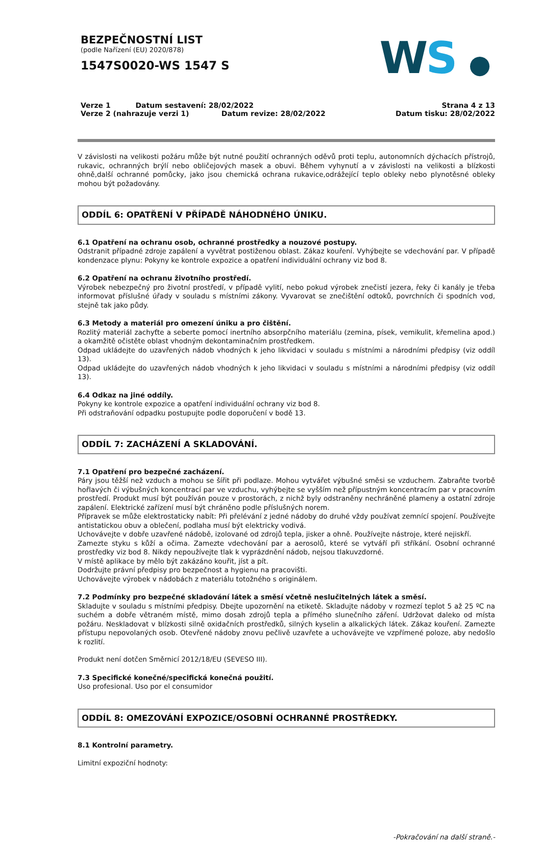BEZPEČNOSTNÍ LIST
(podle Nařízení (EU) 2020/878)
1547S0020-WS 1547 S
WS ●
Verze 1 Datum sestavení: 28/02/2022
Verze 2 (nahrazuje verzi 1) Datum revize: 28/02/2022
Strana 4 z 13
Datum tisku: 28/02/2022
V závislosti na velikosti požáru může být nutné použití ochranných oděvů proti teplu, autonomních dýchacích přístrojů, rukavic, ochranných brýlí nebo obličejových masek a obuvi. Během vyhynutí a v závislosti na velikosti a blízkosti ohně,další ochranné pomůcky, jako jsou chemická ochrana rukavice,odrážející teplo obleky nebo plynotěsné obleky mohou být požadovány.
ODDÍL 6: OPATŘENÍ V PŘÍPADĚ NÁHODNÉHO ÚNIKU.
6.1 Opatření na ochranu osob, ochranné prostředky a nouzové postupy.
Odstranit případné zdroje zapálení a vyvětrat postiženou oblast. Zákaz kouření. Vyhýbejte se vdechování par. V případě kondenzace plynu: Pokyny ke kontrole expozice a opatření individuální ochrany viz bod 8.
6.2 Opatření na ochranu životního prostředí.
Výrobek nebezpečný pro životní prostředí, v případě vylití, nebo pokud výrobek znečistí jezera, řeky či kanály je třeba informovat příslušné úřady v souladu s místními zákony. Vyvarovat se znečištění odtoků, povrchních či spodních vod, stejně tak jako půdy.
6.3 Metody a materiál pro omezení úniku a pro čištění.
Rozlitý materiál zachyťte a seberte pomocí inertního absorpčního materiálu (zemina, písek, vemikulit, křemelina apod.) a okamžitě očistěte oblast vhodným dekontaminačním prostředkem.
Odpad ukládejte do uzavřených nádob vhodných k jeho likvidaci v souladu s místními a národními předpisy (viz oddíl 13).
Odpad ukládejte do uzavřených nádob vhodných k jeho likvidaci v souladu s místními a národními předpisy (viz oddíl 13).
6.4 Odkaz na jiné oddíly.
Pokyny ke kontrole expozice a opatření individuální ochrany viz bod 8.
Při odstraňování odpadku postupujte podle doporučení v bodě 13.
ODDÍL 7: ZACHÁZENÍ A SKLADOVÁNÍ.
7.1 Opatření pro bezpečné zacházení.
Páry jsou těžší než vzduch a mohou se šířit při podlaze. Mohou vytvářet výbušné směsi se vzduchem. Zabraňte tvorbě hořlavých či výbušných koncentrací par ve vzduchu, vyhýbejte se vyšším než přípustným koncentracím par v pracovním prostředí. Produkt musí být používán pouze v prostorách, z nichž byly odstraněny nechráněné plameny a ostatní zdroje zapálení. Elektrické zařízení musí být chráněno podle příslušných norem.
Přípravek se může elektrostaticky nabít: Při přelévání z jedné nádoby do druhé vždy používat zemnící spojení. Používejte antistatickou obuv a oblečení, podlaha musí být elektricky vodivá.
Uchovávejte v dobře uzavřené nádobě, izolované od zdrojů tepla, jisker a ohně. Používejte nástroje, které nejiskří.
Zamezte styku s kůží a očima. Zamezte vdechování par a aerosolů, které se vytváří při stříkání. Osobní ochranné prostředky viz bod 8. Nikdy nepoužívejte tlak k vyprázdnění nádob, nejsou tlakuvzdorné.
V místě aplikace by mělo být zakázáno kouřit, jíst a pít.
Dodržujte právní předpisy pro bezpečnost a hygienu na pracovišti.
Uchovávejte výrobek v nádobách z materiálu totožného s originálem.
7.2 Podmínky pro bezpečné skladování látek a směsí včetně neslučitelných látek a směsí.
Skladujte v souladu s místními předpisy. Dbejte upozornění na etiketě. Skladujte nádoby v rozmezí teplot 5 až 25 ºC na suchém a dobře větraném místě, mimo dosah zdrojů tepla a přímého slunečního záření. Udržovat daleko od místa požáru. Neskladovat v blízkosti silně oxidačních prostředků, silných kyselin a alkalických látek. Zákaz kouření. Zamezte přístupu nepovolaných osob. Otevřené nádoby znovu pečlivě uzavřete a uchovávejte ve vzpřímené poloze, aby nedošlo k rozlití.
Produkt není dotčen Směrnicí 2012/18/EU (SEVESO III).
7.3 Specifické konečné/specifická konečná použití.
Uso profesional. Uso por el consumidor
ODDÍL 8: OMEZOVÁNÍ EXPOZICE/OSOBNÍ OCHRANNÉ PROSTŘEDKY.
8.1 Kontrolní parametry.
Limitní expoziční hodnoty:
-Pokračování na další straně.-